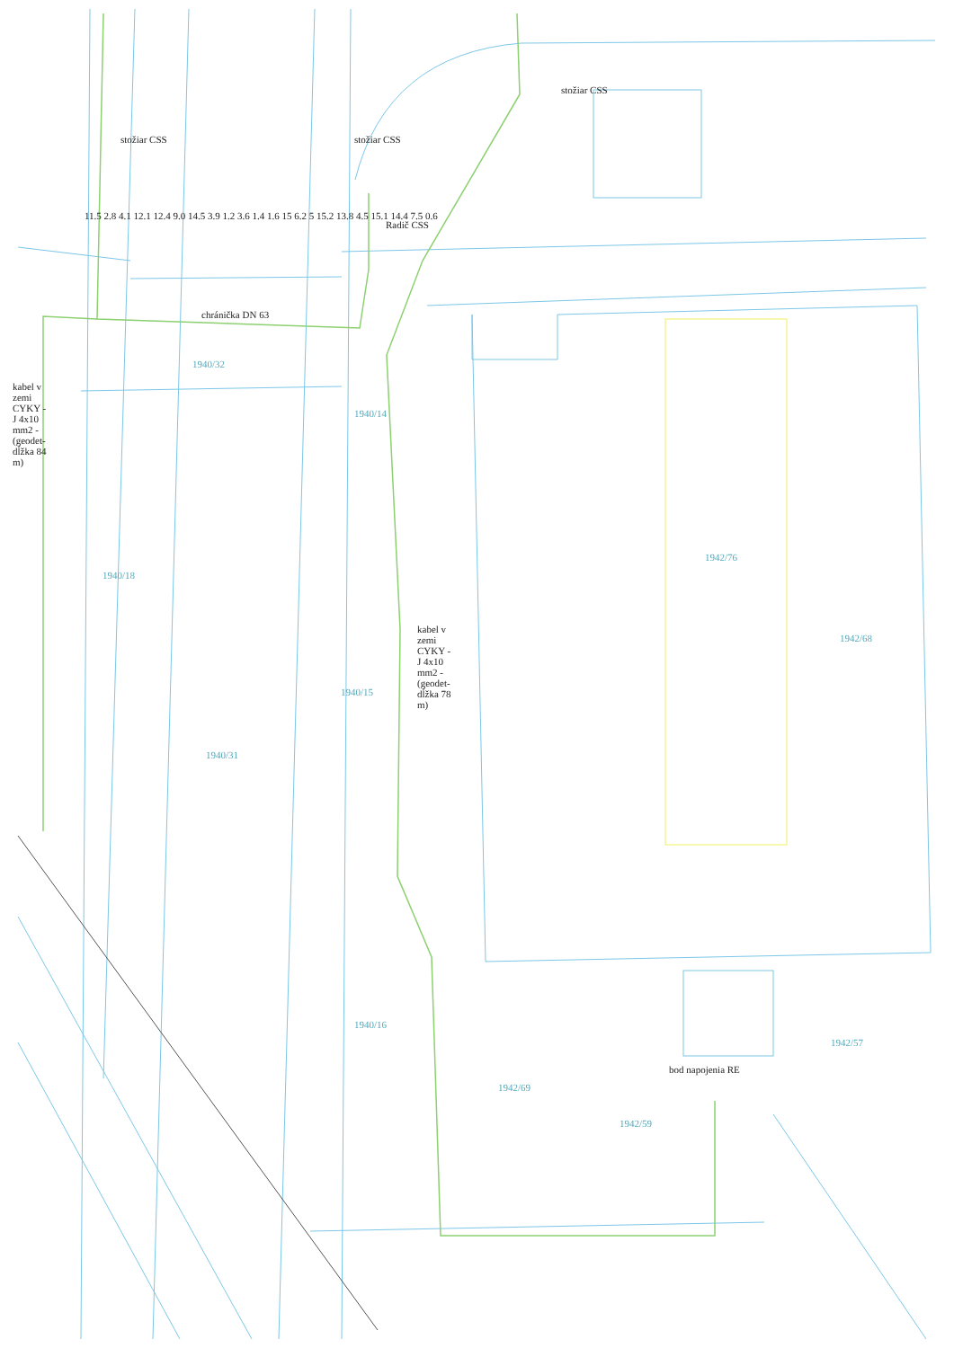chránička DN 63
stožiar CSS stožiar CSS
stožiar CSS
Radič CSS
kabel v zemi CYKY -J 4x10 mm2 -(geodet-dĺžka 84 m)
kabel v zemi CYKY -J 4x10 mm2 -(geodet-dĺžka 78 m)
bod napojenia RE
1940/32
1940/14
1940/18
1940/31
1940/15
1940/16
1942/76
1942/68
1942/69
1942/59
1942/57
11.5 2.8 4.1 12.1 12.4 9.0 14.5 3.9 1.2 3.6 1.4 1.6 15 6.2 5 15.2 13.8 4.5 15.1 14.4 7.5 0.6